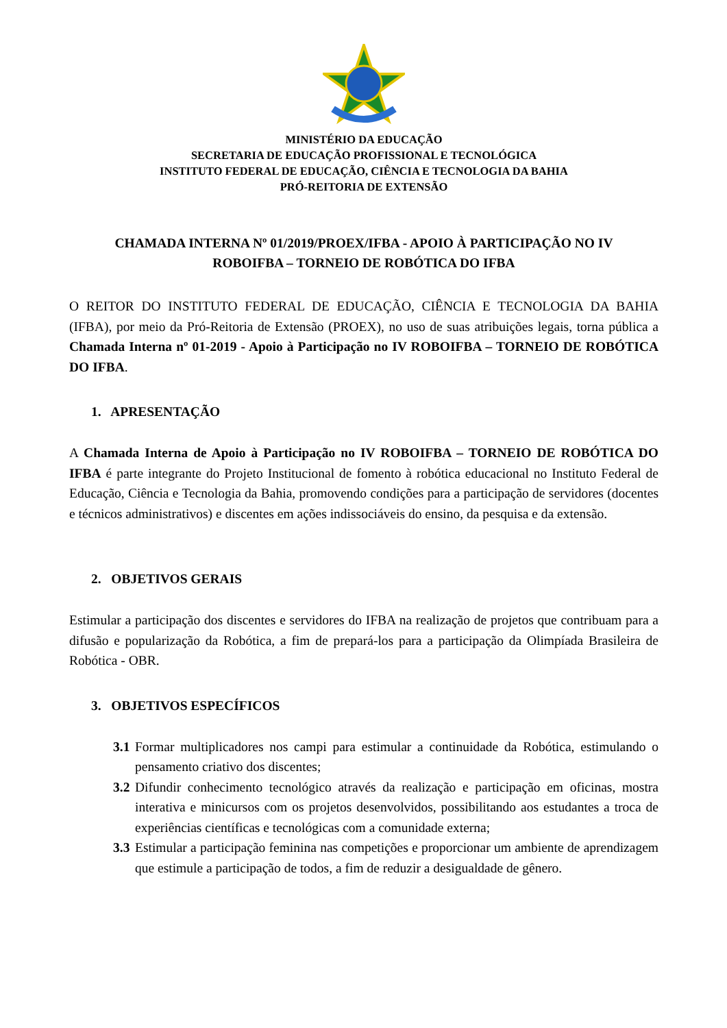MINISTÉRIO DA EDUCAÇÃO
SECRETARIA DE EDUCAÇÃO PROFISSIONAL E TECNOLÓGICA
INSTITUTO FEDERAL DE EDUCAÇÃO, CIÊNCIA E TECNOLOGIA DA BAHIA
PRÓ-REITORIA DE EXTENSÃO
CHAMADA INTERNA Nº 01/2019/PROEX/IFBA - APOIO À PARTICIPAÇÃO NO IV
ROBOIFBA – TORNEIO DE ROBÓTICA DO IFBA
O REITOR DO INSTITUTO FEDERAL DE EDUCAÇÃO, CIÊNCIA E TECNOLOGIA DA BAHIA (IFBA), por meio da Pró-Reitoria de Extensão (PROEX), no uso de suas atribuições legais, torna pública a Chamada Interna nº 01-2019 - Apoio à Participação no IV ROBOIFBA – TORNEIO DE ROBÓTICA DO IFBA.
1. APRESENTAÇÃO
A Chamada Interna de Apoio à Participação no IV ROBOIFBA – TORNEIO DE ROBÓTICA DO IFBA é parte integrante do Projeto Institucional de fomento à robótica educacional no Instituto Federal de Educação, Ciência e Tecnologia da Bahia, promovendo condições para a participação de servidores (docentes e técnicos administrativos) e discentes em ações indissociáveis do ensino, da pesquisa e da extensão.
2. OBJETIVOS GERAIS
Estimular a participação dos discentes e servidores do IFBA na realização de projetos que contribuam para a difusão e popularização da Robótica, a fim de prepará-los para a participação da Olimpíada Brasileira de Robótica - OBR.
3. OBJETIVOS ESPECÍFICOS
3.1 Formar multiplicadores nos campi para estimular a continuidade da Robótica, estimulando o pensamento criativo dos discentes;
3.2 Difundir conhecimento tecnológico através da realização e participação em oficinas, mostra interativa e minicursos com os projetos desenvolvidos, possibilitando aos estudantes a troca de experiências científicas e tecnológicas com a comunidade externa;
3.3 Estimular a participação feminina nas competições e proporcionar um ambiente de aprendizagem que estimule a participação de todos, a fim de reduzir a desigualdade de gênero.